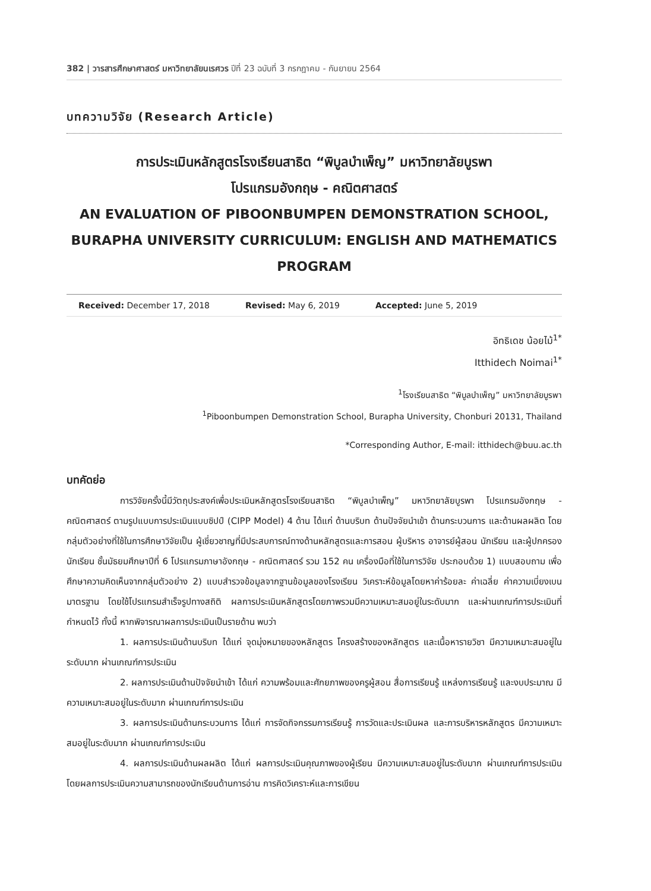382 | วารสารศึกษาศาสตร์ มหาวิทยาลัยนเรศวร ปีที่ 23 ฉบับที่ 3 กรกฎาคม - กันยายน 2564
บทความวิจัย (Research Article)
การประเมินหลักสูตรโรงเรียนสาธิต “พิบูลบำเพ็ญ” มหาวิทยาลัยบูรพา
โปรแกรมอังกฤษ - คณิตศาสตร์
AN EVALUATION OF PIBOONBUMPEN DEMONSTRATION SCHOOL,
BURAPHA UNIVERSITY CURRICULUM: ENGLISH AND MATHEMATICS PROGRAM
Received: December 17, 2018 Revised: May 6, 2019 Accepted: June 5, 2019
อิทธิเดช น้อยไม้<sup>1*</sup>
Itthidech Noimai<sup>1*</sup>
<sup>1</sup> โรงเรียนสาธิต “พิบูลบำเพ็ญ” มหาวิทยาลัยบูรพา
<sup>1</sup> Piboonbumpen Demonstration School, Burapha University, Chonburi 20131, Thailand
*Corresponding Author, E-mail: itthidech@buu.ac.th
บทคัดย่อ
การวิจัยครั้งนี้มีวัตถุประสงค์เพื่อประเมินหลักสูตรโรงเรียนสาธิต “พิบูลบำเพ็ญ” มหาวิทยาลัยบูรพา โปรแกรมอังกฤษ - คณิตศาสตร์ ตามรูปแบบการประเมินแบบซิปป์ (CIPP Model) 4 ด้าน ได้แก่ ด้านบริบท ด้านปัจจัยนำเข้า ด้านกระบวนการ และด้านผลผลิต โดยกลุ่มตัวอย่างที่ใช้ในการศึกษาวิจัยเป็น ผู้เชี่ยวชาญที่มีประสบการณ์ทางด้านหลักสูตรและการสอน ผู้บริหาร อาจารย์ผู้สอน นักเรียน และผู้ปกครองนักเรียน ชั้นมัธยมศึกษาปีที่ 6 โปรแกรมภาษาอังกฤษ - คณิตศาสตร์ รวม 152 คน เครื่องมือที่ใช้ในการวิจัย ประกอบด้วย 1) แบบสอบถาม เพื่อศึกษาความคิดเห็นจากกลุ่มตัวอย่าง 2) แบบสำรวจข้อมูลจากฐานข้อมูลของโรงเรียน วิเคราะห์ข้อมูลโดยหาค่าร้อยละ ค่าเฉลี่ย ค่าความเบี่ยงเบนมาตรฐาน โดยใช้โปรแกรมสำเร็จรูปทางสถิติ ผลการประเมินหลักสูตรโดยภาพรวมมีความเหมาะสมอยู่ในระดับมาก และผ่านเกณฑ์การประเมินที่กำหนดไว้ ทั้งนี้ หากพิจารณาผลการประเมินเป็นรายด้าน พบว่า
1. ผลการประเมินด้านบริบท ได้แก่ จุดมุ่งหมายของหลักสูตร โครงสร้างของหลักสูตร และเนื้อหารายวิชา มีความเหมาะสมอยู่ในระดับมาก ผ่านเกณฑ์การประเมิน
2. ผลการประเมินด้านปัจจัยนำเข้า ได้แก่ ความพร้อมและศักยภาพของครูผู้สอน สื่อการเรียนรู้ แหล่งการเรียนรู้ และงบประมาณ มีความเหมาะสมอยู่ในระดับมาก ผ่านเกณฑ์การประเมิน
3. ผลการประเมินด้านกระบวนการ ได้แก่ การจัดกิจกรรมการเรียนรู้ การวัดและประเมินผล และการบริหารหลักสูตร มีความเหมาะสมอยู่ในระดับมาก ผ่านเกณฑ์การประเมิน
4. ผลการประเมินด้านผลผลิต ได้แก่ ผลการประเมินคุณภาพของผู้เรียน มีความเหมาะสมอยู่ในระดับมาก ผ่านเกณฑ์การประเมิน โดยผลการประเมินความสามารถของนักเรียนด้านการอ่าน การคิดวิเคราะห์และการเขียน